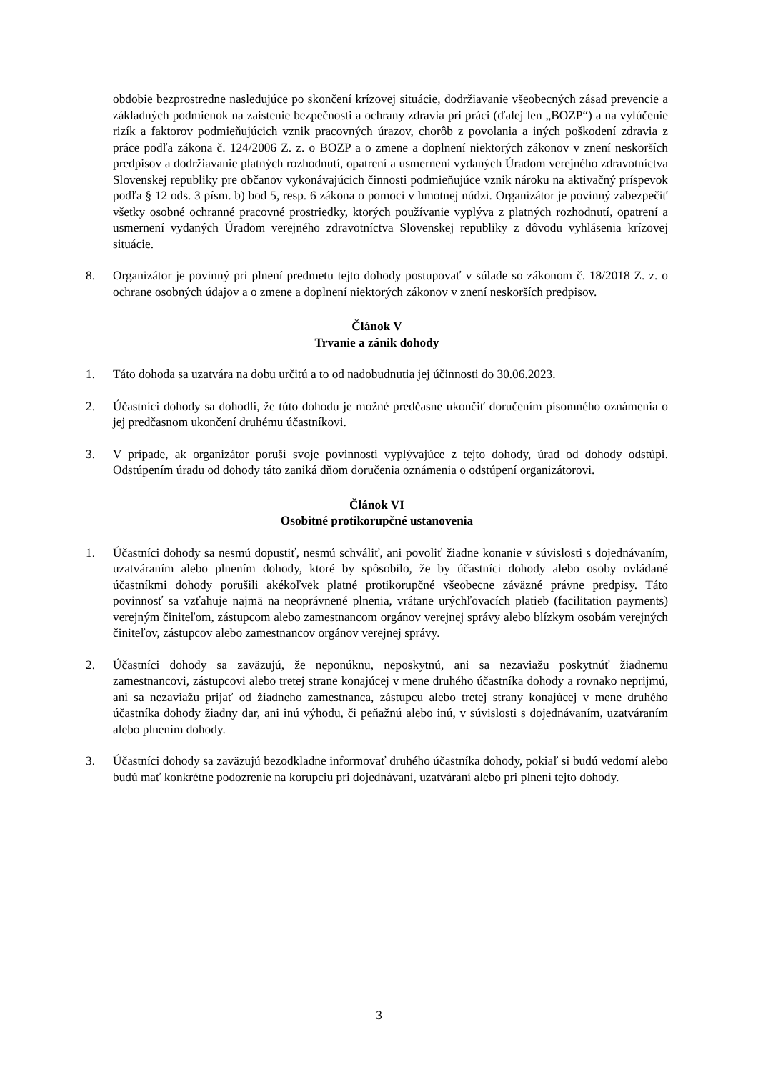obdobie bezprostredne nasledujúce po skončení krízovej situácie, dodržiavanie všeobecných zásad prevencie a základných podmienok na zaistenie bezpečnosti a ochrany zdravia pri práci (ďalej len „BOZP“) a na vylúčenie rizík a faktorov podmieňujúcich vznik pracovných úrazov, chorôb z povolania a iných poškodení zdravia z práce podľa zákona č. 124/2006 Z. z. o BOZP a o zmene a doplnení niektorých zákonov v znení neskorších predpisov a dodržiavanie platných rozhodnutí, opatrení a usmernení vydaných Úradom verejného zdravotníctva Slovenskej republiky pre občanov vykonávajúcich činnosti podmieňujúce vznik nároku na aktivačný príspevok podľa § 12 ods. 3 písm. b) bod 5, resp. 6 zákona o pomoci v hmotnej núdzi. Organizátor je povinný zabezpečiť všetky osobné ochranné pracovné prostriedky, ktorých používanie vyplýva z platných rozhodnutí, opatrení a usmernení vydaných Úradom verejného zdravotníctva Slovenskej republiky z dôvodu vyhlásenia krízovej situácie.
8. Organizátor je povinný pri plnení predmetu tejto dohody postupovať v súlade so zákonom č. 18/2018 Z. z. o ochrane osobných údajov a o zmene a doplnení niektorých zákonov v znení neskorších predpisov.
Článok V
Trvanie a zánik dohody
1. Táto dohoda sa uzatvára na dobu určitú a to od nadobudnutia jej účinnosti do 30.06.2023.
2. Účastníci dohody sa dohodli, že túto dohodu je možné predčasne ukončiť doručením písomného oznámenia o jej predčasnom ukončení druhému účastníkovi.
3. V prípade, ak organizátor poruší svoje povinnosti vyplývajúce z tejto dohody, úrad od dohody odstúpi. Odstúpením úradu od dohody táto zaniká dňom doručenia oznámenia o odstúpení organizátorovi.
Článok VI
Osobitné protikorupčné ustanovenia
1. Účastníci dohody sa nesmú dopustiť, nesmú schváliť, ani povoliť žiadne konanie v súvislosti s dojednávaním, uzatváraním alebo plnením dohody, ktoré by spôsobilo, že by účastníci dohody alebo osoby ovládané účastníkmi dohody porušili akékoľvek platné protikorupčné všeobecne záväzné právne predpisy. Táto povinnosť sa vzťahuje najmä na neoprávnené plnenia, vrátane urýchľovacích platieb (facilitation payments) verejným činiteľom, zástupcom alebo zamestnancom orgánov verejnej správy alebo blízkym osobám verejných činiteľov, zástupcov alebo zamestnancov orgánov verejnej správy.
2. Účastníci dohody sa zaväzujú, že neponúknu, neposkytnú, ani sa nezaviažu poskytnúť žiadnemu zamestnancovi, zástupcovi alebo tretej strane konajúcej v mene druhého účastníka dohody a rovnako neprijmú, ani sa nezaviažu prijať od žiadneho zamestnanca, zástupcu alebo tretej strany konajúcej v mene druhého účastníka dohody žiadny dar, ani inú výhodu, či peňažnú alebo inú, v súvislosti s dojednávaním, uzatváraním alebo plnením dohody.
3. Účastníci dohody sa zaväzujú bezodkladne informovať druhého účastníka dohody, pokiaľ si budú vedomí alebo budú mať konkrétne podozrenie na korupciu pri dojednávaní, uzatváraní alebo pri plnení tejto dohody.
3